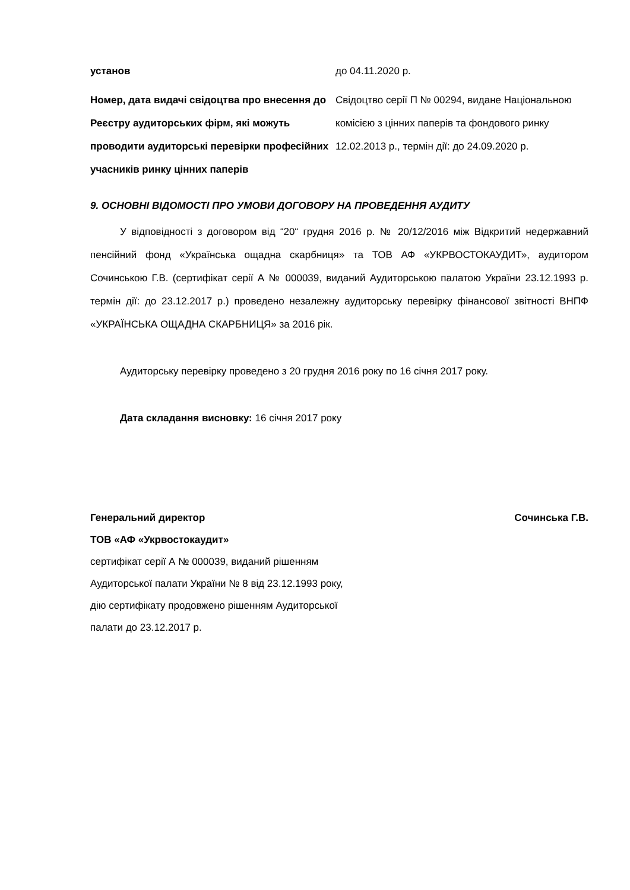| установ | до 04.11.2020 р. |
| Номер, дата видачі свідоцтва про внесення до Реєстру аудиторських фірм, які можуть проводити аудиторські перевірки професійних учасників ринку цінних паперів | Свідоцтво серії П № 00294, видане Національною комісією з цінних паперів та фондового ринку 12.02.2013 р., термін дії: до 24.09.2020 р. |
9. ОСНОВНІ ВІДОМОСТІ ПРО УМОВИ ДОГОВОРУ НА ПРОВЕДЕННЯ АУДИТУ
У відповідності з договором від “20“ грудня 2016 р. № 20/12/2016 між Відкритий недержавний пенсійний фонд «Українська ощадна скарбниця» та ТОВ АФ «УКРВОСТОКАУДИТ», аудитором Сочинською Г.В. (сертифікат серії А № 000039, виданий Аудиторською палатою України 23.12.1993 р. термін дії: до 23.12.2017 р.) проведено незалежну аудиторську перевірку фінансової звітності ВНПФ «УКРАЇНСЬКА ОЩАДНА СКАРБНИЦЯ» за 2016 рік.
Аудиторську перевірку проведено з 20 грудня 2016 року по 16 січня 2017 року.
Дата складання висновку: 16 січня 2017 року
Генеральний директор Сочинська Г.В.
ТОВ «АФ «Укрвостокаудит»
сертифікат серії А № 000039, виданий рішенням
Аудиторської палати України № 8 від 23.12.1993 року,
дію сертифікату продовжено рішенням Аудиторської
палати до 23.12.2017 р.